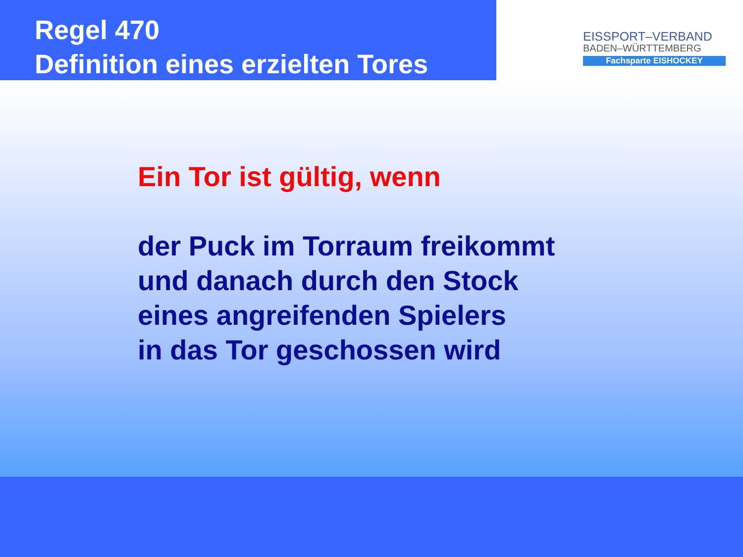Regel 470
Definition eines erzielten Tores
EISSPORT–VERBAND
BADEN–WÜRTTEMBERG
Fachsparte EISHOCKEY
Ein Tor ist gültig, wenn
der Puck im Torraum freikommt
und danach durch den Stock
eines angreifenden Spielers
in das Tor geschossen wird